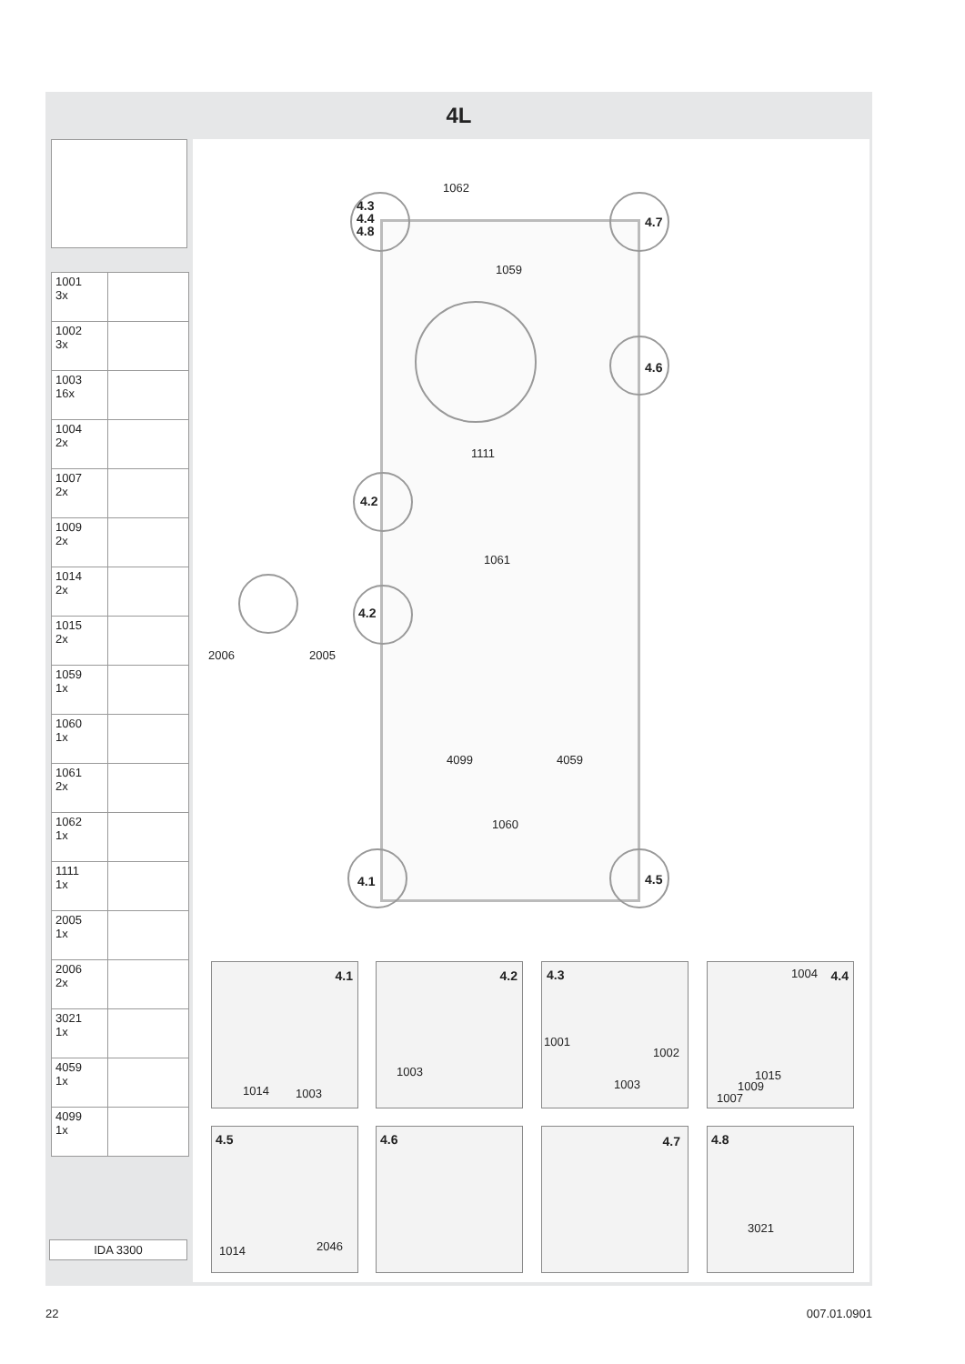4L
| 1001 3x | |
| 1002 3x | |
| 1003 16x | |
| 1004 2x | |
| 1007 2x | |
| 1009 2x | |
| 1014 2x | |
| 1015 2x | |
| 1059 1x | |
| 1060 1x | |
| 1061 2x | |
| 1062 1x | |
| 1111 1x | |
| 2005 1x | |
| 2006 2x | |
| 3021 1x | |
| 4059 1x | |
| 4099 1x | |
IDA 3300
1062
4.3
4.4
4.8
4.7
1059
4.6
1111
4.2
1061
4.2
2006 2005
4099 4059
1060
4.1 4.5
4.1
1014 1003
4.2
1003
4.3
1001
1002
1003
1004 4.4
1015
1009
1007
4.5
1014 2046
4.6 4.7 4.8
3021
22 007.01.0901